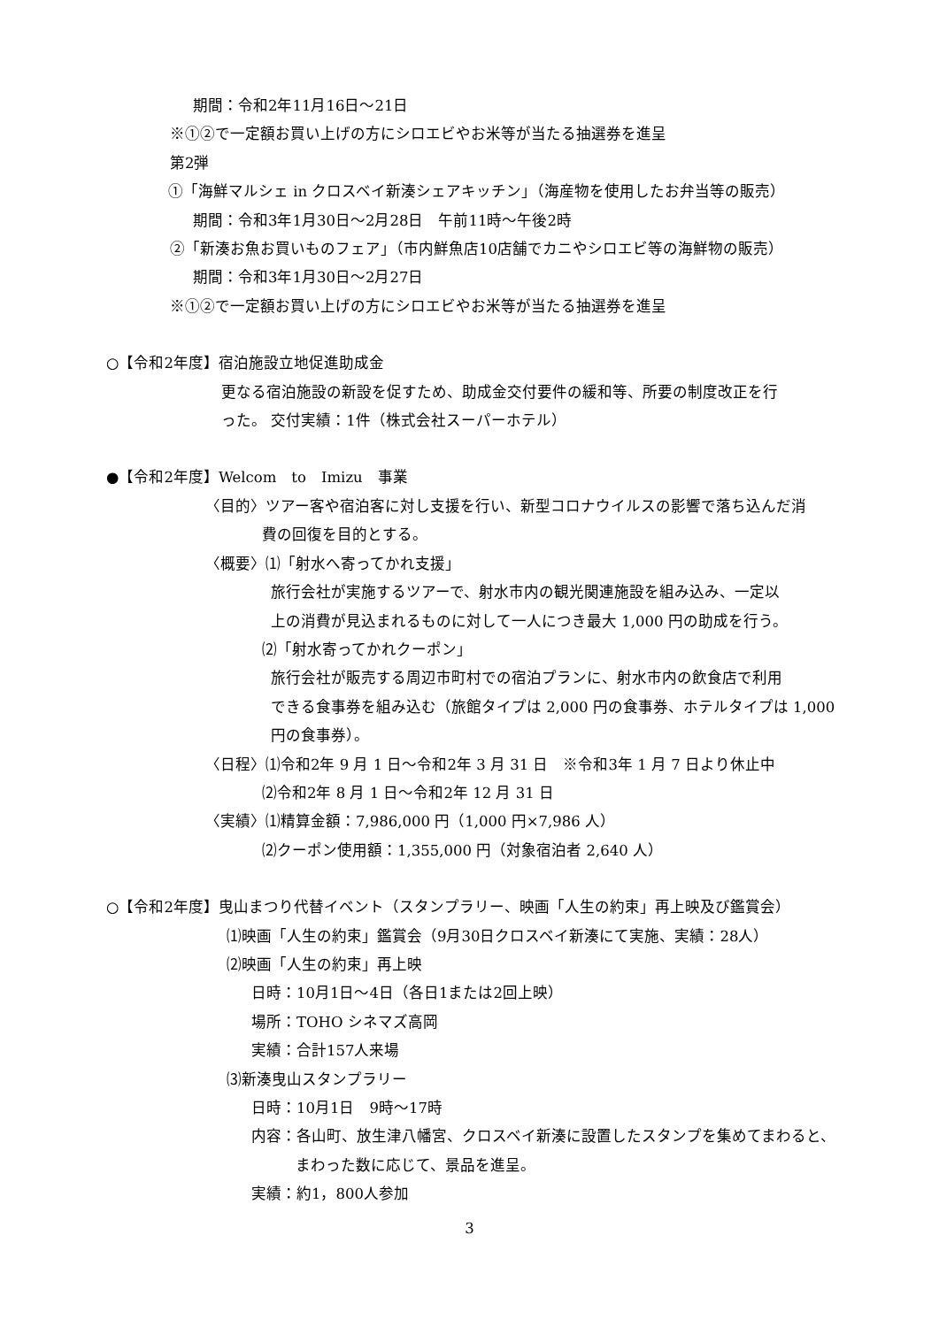期間：令和2年11月16日～21日
※①②で一定額お買い上げの方にシロエビやお米等が当たる抽選券を進呈
第2弾
①「海鮮マルシェ in クロスベイ新湊シェアキッチン」（海産物を使用したお弁当等の販売）
期間：令和3年1月30日～2月28日　午前11時～午後2時
②「新湊お魚お買いものフェア」（市内鮮魚店10店舗でカニやシロエビ等の海鮮物の販売）
期間：令和3年1月30日～2月27日
※①②で一定額お買い上げの方にシロエビやお米等が当たる抽選券を進呈
○【令和2年度】宿泊施設立地促進助成金
更なる宿泊施設の新設を促すため、助成金交付要件の緩和等、所要の制度改正を行
った。 交付実績：1件（株式会社スーパーホテル）
●【令和2年度】Welcom　to　Imizu　事業
〈目的〉ツアー客や宿泊客に対し支援を行い、新型コロナウイルスの影響で落ち込んだ消
費の回復を目的とする。
〈概要〉⑴「射水へ寄ってかれ支援」
旅行会社が実施するツアーで、射水市内の観光関連施設を組み込み、一定以
上の消費が見込まれるものに対して一人につき最大 1,000 円の助成を行う。
⑵「射水寄ってかれクーポン」
旅行会社が販売する周辺市町村での宿泊プランに、射水市内の飲食店で利用
できる食事券を組み込む（旅館タイプは 2,000 円の食事券、ホテルタイプは 1,000
円の食事券）。
〈日程〉⑴令和2年 9 月 1 日～令和2年 3 月 31 日　※令和3年 1 月 7 日より休止中
⑵令和2年 8 月 1 日～令和2年 12 月 31 日
〈実績〉⑴精算金額：7,986,000 円（1,000 円×7,986 人）
⑵クーポン使用額：1,355,000 円（対象宿泊者 2,640 人）
○【令和2年度】曳山まつり代替イベント（スタンプラリー、映画「人生の約束」再上映及び鑑賞会）
⑴映画「人生の約束」鑑賞会（9月30日クロスベイ新湊にて実施、実績：28人）
⑵映画「人生の約束」再上映
日時：10月1日～4日（各日1または2回上映）
場所：TOHO シネマズ高岡
実績：合計157人来場
⑶新湊曳山スタンプラリー
日時：10月1日　9時～17時
内容：各山町、放生津八幡宮、クロスベイ新湊に設置したスタンプを集めてまわると、
まわった数に応じて、景品を進呈。
実績：約1，800人参加
3